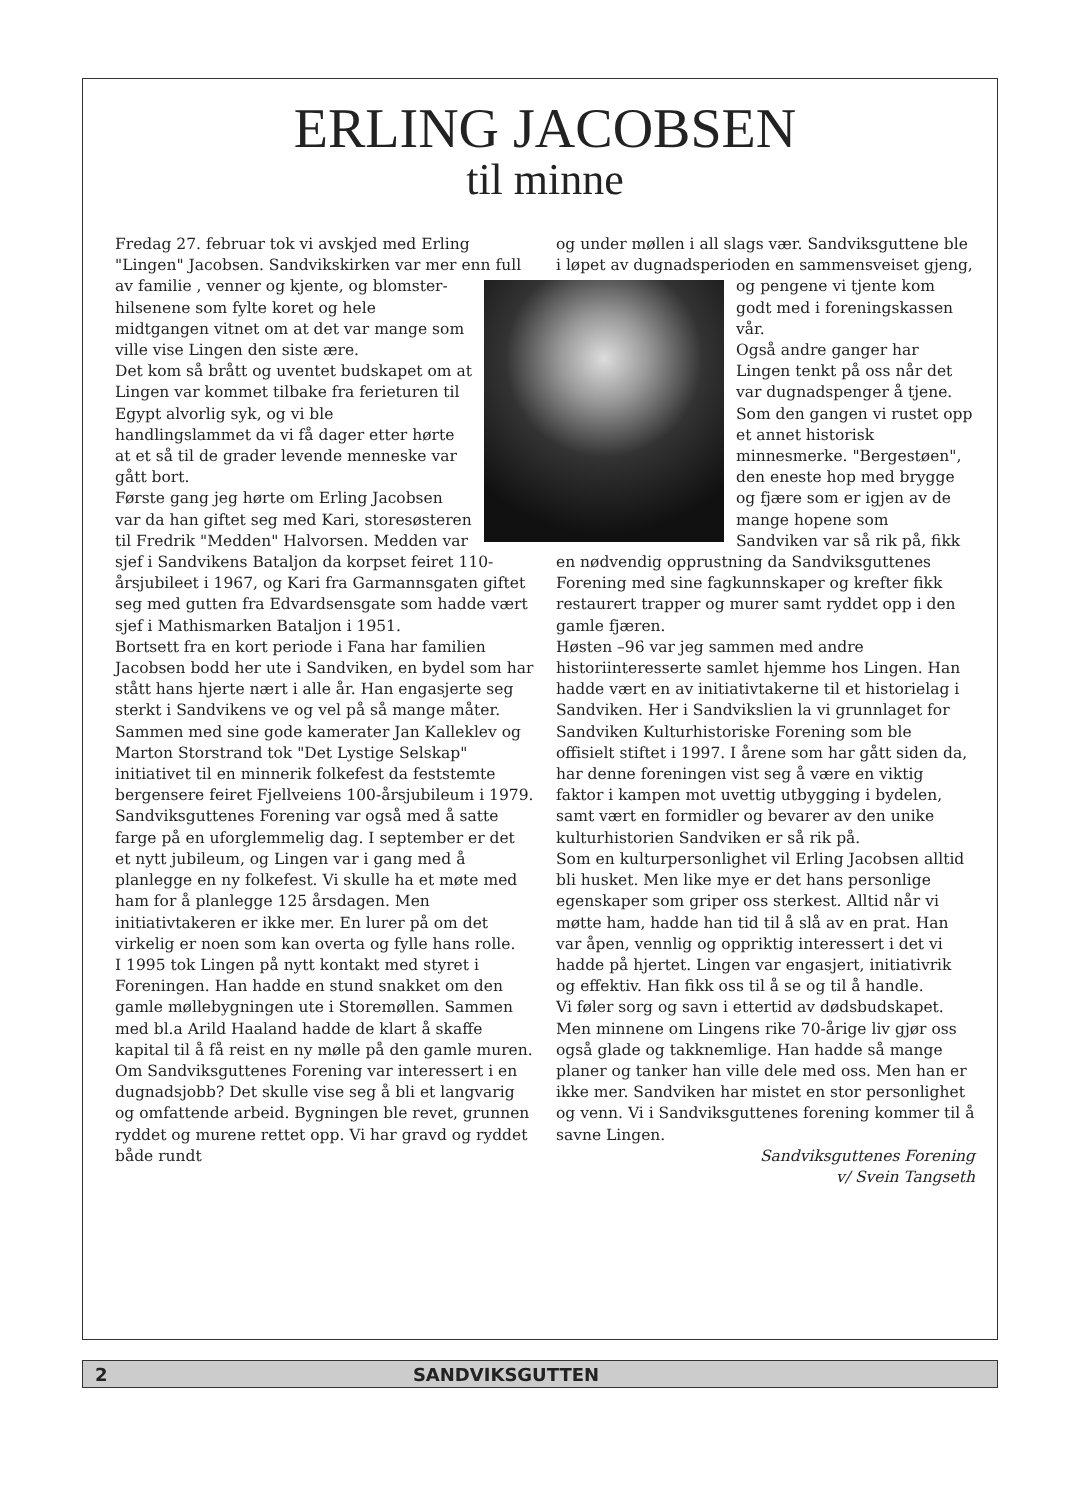ERLING JACOBSEN
til minne
Fredag 27. februar tok vi avskjed med Erling "Lingen" Jacobsen. Sandvikskirken var mer enn full av familie , venner og kjente, og blomster- hilsenene som fylte koret og hele midtgangen vitnet om at det var mange som ville vise Lingen den siste ære.
Det kom så brått og uventet budskapet om at Lingen var kommet tilbake fra ferieturen til Egypt alvorlig syk, og vi ble handlingslammet da vi få dager etter hørte at et så til de grader levende menneske var gått bort.
Første gang jeg hørte om Erling Jacobsen var da han giftet seg med Kari, storesøsteren til Fredrik "Medden" Halvorsen. Medden var sjef i Sandvikens Bataljon da korpset feiret 110- årsjubileet i 1967, og Kari fra Garmannsgaten giftet seg med gutten fra Edvardsensgate som hadde vært sjef i Mathismarken Bataljon i 1951.
Bortsett fra en kort periode i Fana har familien Jacobsen bodd her ute i Sandviken, en bydel som har stått hans hjerte nært i alle år. Han engasjerte seg sterkt i Sandvikens ve og vel på så mange måter.
Sammen med sine gode kamerater Jan Kalleklev og Marton Storstrand tok "Det Lystige Selskap" initiativet til en minnerik folkefest da feststemte bergensere feiret Fjellveiens 100-årsjubileum i 1979. Sandviksguttenes Forening var også med å satte farge på en uforglemmelig dag. I september er det et nytt jubileum, og Lingen var i gang med å planlegge en ny folkefest. Vi skulle ha et møte med ham for å planlegge 125 årsdagen. Men initiativtakeren er ikke mer. En lurer på om det virkelig er noen som kan overta og fylle hans rolle.
I 1995 tok Lingen på nytt kontakt med styret i Foreningen. Han hadde en stund snakket om den gamle møllebygningen ute i Storemøllen. Sammen med bl.a Arild Haaland hadde de klart å skaffe kapital til å få reist en ny mølle på den gamle muren. Om Sandviksguttenes Forening var interessert i en dugnadsjobb? Det skulle vise seg å bli et langvarig og omfattende arbeid. Bygningen ble revet, grunnen ryddet og murene rettet opp. Vi har gravd og ryddet både rundt
og under møllen i all slags vær. Sandviksguttene ble i løpet av dugnadsperioden en sammensveiset gjeng, og pengene vi tjente kom godt med i foreningskassen vår.
Også andre ganger har Lingen tenkt på oss når det var dugnadspenger å tjene. Som den gangen vi rustet opp et annet historisk minnesmerke. "Bergestøen", den eneste hop med brygge og fjære som er igjen av de mange hopene som Sandviken var så rik på, fikk en nødvendig opprustning da Sandviksguttenes Forening med sine fagkunnskaper og krefter fikk restaurert trapper og murer samt ryddet opp i den gamle fjæren.
Høsten –96 var jeg sammen med andre historiinteresserte samlet hjemme hos Lingen. Han hadde vært en av initiativtakerne til et historielag i Sandviken. Her i Sandvikslien la vi grunnlaget for Sandviken Kulturhistoriske Forening som ble offisielt stiftet i 1997. I årene som har gått siden da, har denne foreningen vist seg å være en viktig faktor i kampen mot uvettig utbygging i bydelen, samt vært en formidler og bevarer av den unike kulturhistorien Sandviken er så rik på.
Som en kulturpersonlighet vil Erling Jacobsen alltid bli husket. Men like mye er det hans personlige egenskaper som griper oss sterkest. Alltid når vi møtte ham, hadde han tid til å slå av en prat. Han var åpen, vennlig og oppriktig interessert i det vi hadde på hjertet. Lingen var engasjert, initiativrik og effektiv. Han fikk oss til å se og til å handle.
Vi føler sorg og savn i ettertid av dødsbudskapet. Men minnene om Lingens rike 70-årige liv gjør oss også glade og takknemlige. Han hadde så mange planer og tanker han ville dele med oss. Men han er ikke mer. Sandviken har mistet en stor personlighet og venn. Vi i Sandviksguttenes forening kommer til å savne Lingen.
Sandviksguttenes Forening
v/ Svein Tangseth
2 SANDVIKSGUTTEN